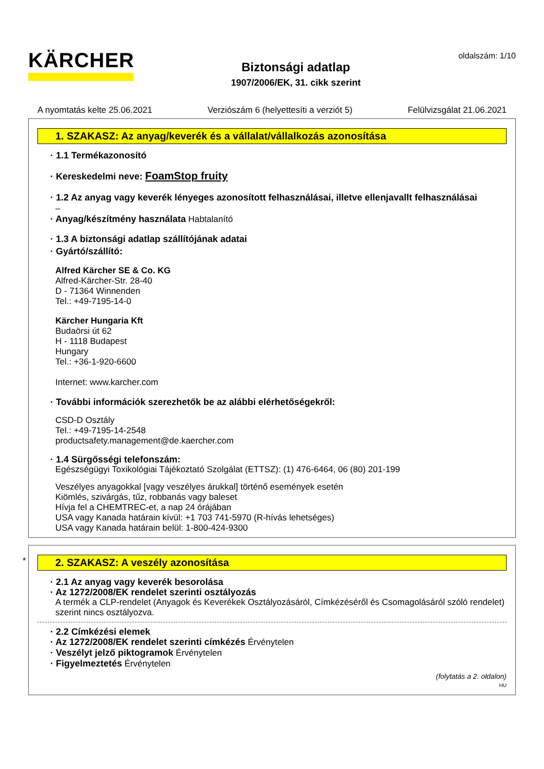KÄRCHER
Biztonsági adatlap
1907/2006/EK, 31. cikk szerint
oldalszám: 1/10
A nyomtatás kelte 25.06.2021 Verziószám 6 (helyettesíti a verziót 5) Felülvizsgálat 21.06.2021
1. SZAKASZ: Az anyag/keverék és a vállalat/vállalkozás azonosítása
· 1.1 Termékazonosító
· Kereskedelmi neve: FoamStop fruity
· 1.2 Az anyag vagy keverék lényeges azonosított felhasználásai, illetve ellenjavallt felhasználásai
–
· Anyag/készítmény használata Habtalanító
· 1.3 A biztonsági adatlap szállítójának adatai
· Gyártó/szállító:
Alfred Kärcher SE & Co. KG
Alfred-Kärcher-Str. 28-40
D - 71364 Winnenden
Tel.: +49-7195-14-0
Kärcher Hungaria Kft
Budaörsi út 62
H - 1118 Budapest
Hungary
Tel.: +36-1-920-6600
Internet: www.karcher.com
· További információk szerezhetők be az alábbi elérhetőségekről:
CSD-D Osztály
Tel.: +49-7195-14-2548
productsafety.management@de.kaercher.com
· 1.4 Sürgősségi telefonszám:
Egészségügyi Toxikológiai Tájékoztató Szolgálat (ETTSZ): (1) 476-6464, 06 (80) 201-199
Veszélyes anyagokkal [vagy veszélyes árukkal] történő események esetén
Kiömlés, szivárgás, tűz, robbanás vagy baleset
Hívja fel a CHEMTREC-et, a nap 24 órájában
USA vagy Kanada határain kívül: +1 703 741-5970 (R-hívás lehetséges)
USA vagy Kanada határain belül: 1-800-424-9300
*
2. SZAKASZ: A veszély azonosítása
· 2.1 Az anyag vagy keverék besorolása
· Az 1272/2008/EK rendelet szerinti osztályozás
A termék a CLP-rendelet (Anyagok és Keverékek Osztályozásáról, Címkézéséről és Csomagolásáról szóló rendelet) szerint nincs osztályozva.
· 2.2 Címkézési elemek
· Az 1272/2008/EK rendelet szerinti címkézés Érvénytelen
· Veszélyt jelző piktogramok Érvénytelen
· Figyelmeztetés Érvénytelen
(folytatás a 2. oldalon)
HU